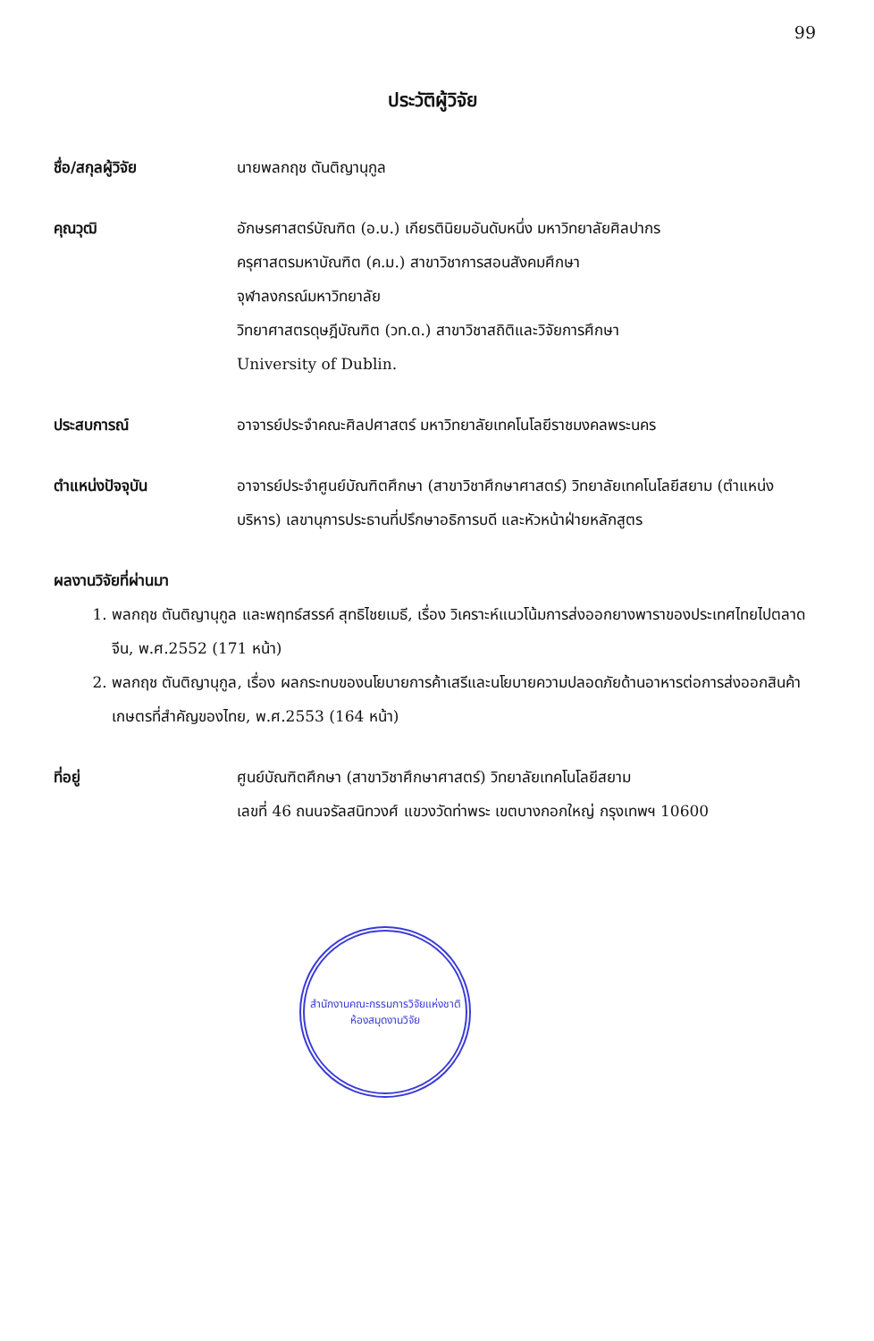99
ประวัติผู้วิจัย
ชื่อ/สกุลผู้วิจัย นายพลกฤช ตันติญานุกูล
คุณวุฒิ อักษรศาสตร์บัณฑิต (อ.บ.) เกียรตินิยมอันดับหนึ่ง มหาวิทยาลัยศิลปากร
ครุศาสตรมหาบัณฑิต (ค.ม.) สาขาวิชาการสอนสังคมศึกษา
จุฬาลงกรณ์มหาวิทยาลัย
วิทยาศาสตรดุษฎีบัณฑิต (วท.ด.) สาขาวิชาสถิติและวิจัยการศึกษา
University of Dublin.
ประสบการณ์ อาจารย์ประจำคณะศิลปศาสตร์ มหาวิทยาลัยเทคโนโลยีราชมงคลพระนคร
ตำแหน่งปัจจุบัน อาจารย์ประจำศูนย์บัณฑิตศึกษา (สาขาวิชาศึกษาศาสตร์) วิทยาลัยเทคโนโลยีสยาม (ตำแหน่งบริหาร) เลขานุการประธานที่ปรึกษาอธิการบดี และหัวหน้าฝ่ายหลักสูตร
ผลงานวิจัยที่ผ่านมา
1. พลกฤช ตันติญานุกูล และพฤทธ์สรรค์ สุทธิไชยเมธี, เรื่อง วิเคราะห์แนวโน้มการส่งออกยางพาราของประเทศไทยไปตลาดจีน, พ.ศ.2552 (171 หน้า)
2. พลกฤช ตันติญานุกูล, เรื่อง ผลกระทบของนโยบายการค้าเสรีและนโยบายความปลอดภัยด้านอาหารต่อการส่งออกสินค้าเกษตรที่สำคัญของไทย, พ.ศ.2553 (164 หน้า)
ที่อยู่ ศูนย์บัณฑิตศึกษา (สาขาวิชาศึกษาศาสตร์) วิทยาลัยเทคโนโลยีสยาม
เลขที่ 46 ถนนจรัลสนิทวงศ์ แขวงวัดท่าพระ เขตบางกอกใหญ่ กรุงเทพฯ 10600
สำนักงานคณะกรรมการวิจัยแห่งชาติ
ห้องสมุดงานวิจัย